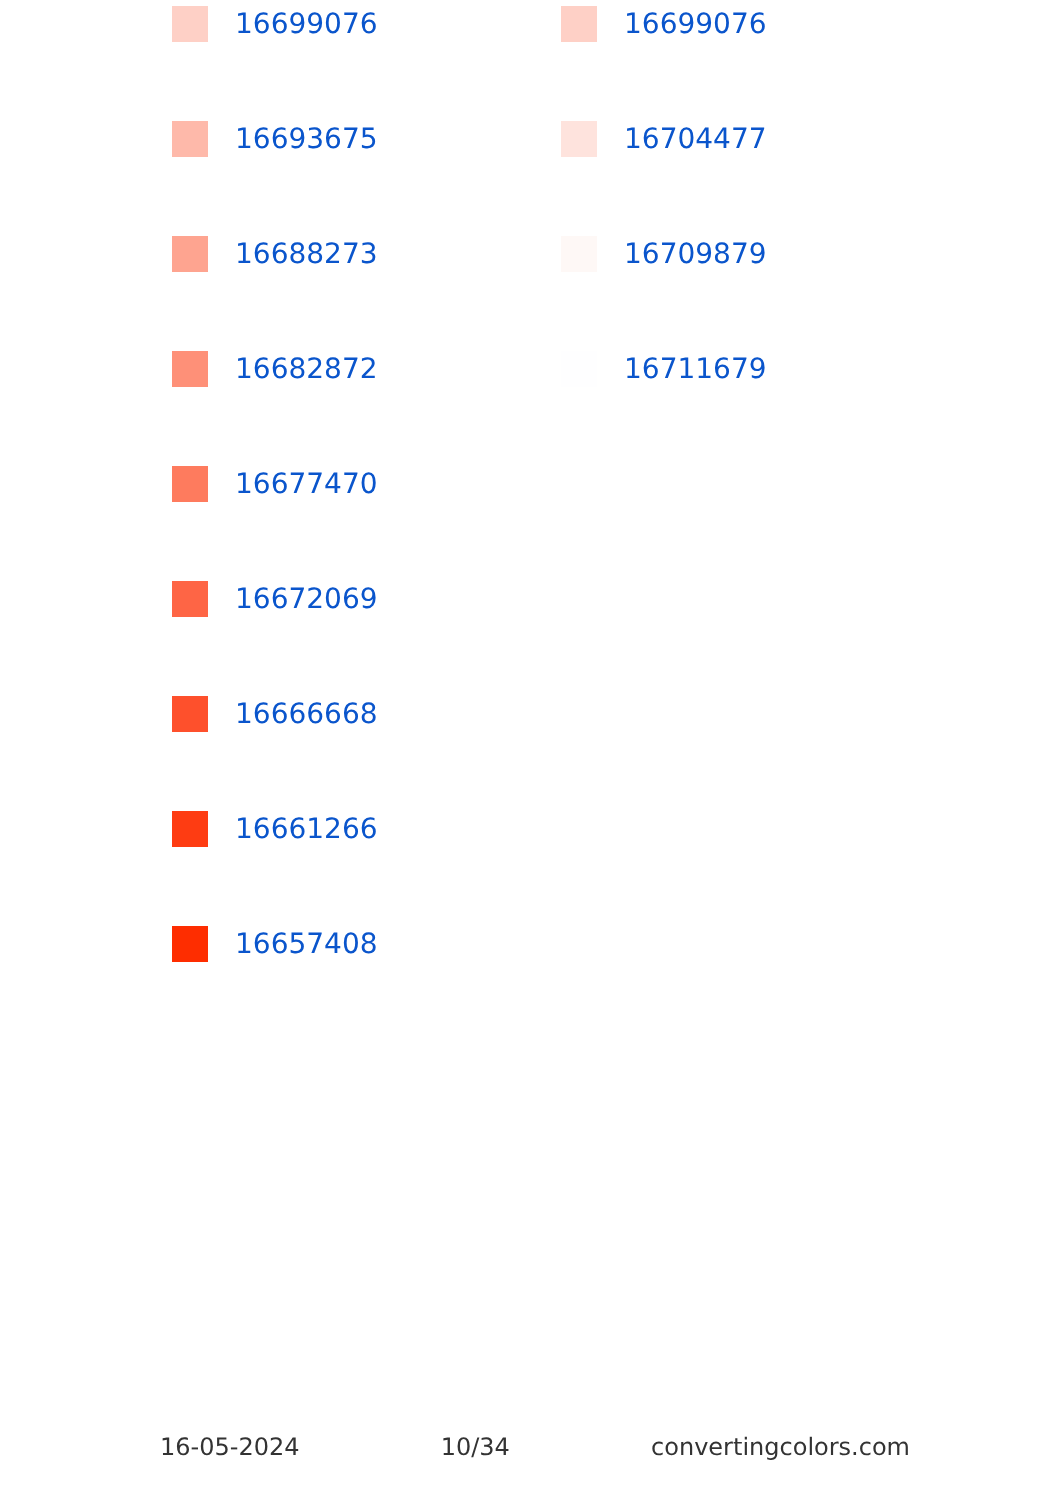16699076
16693675
16688273
16682872
16677470
16672069
16666668
16661266
16657408
16699076
16704477
16709879
16711679
16-05-2024 10/34 convertingcolors.com